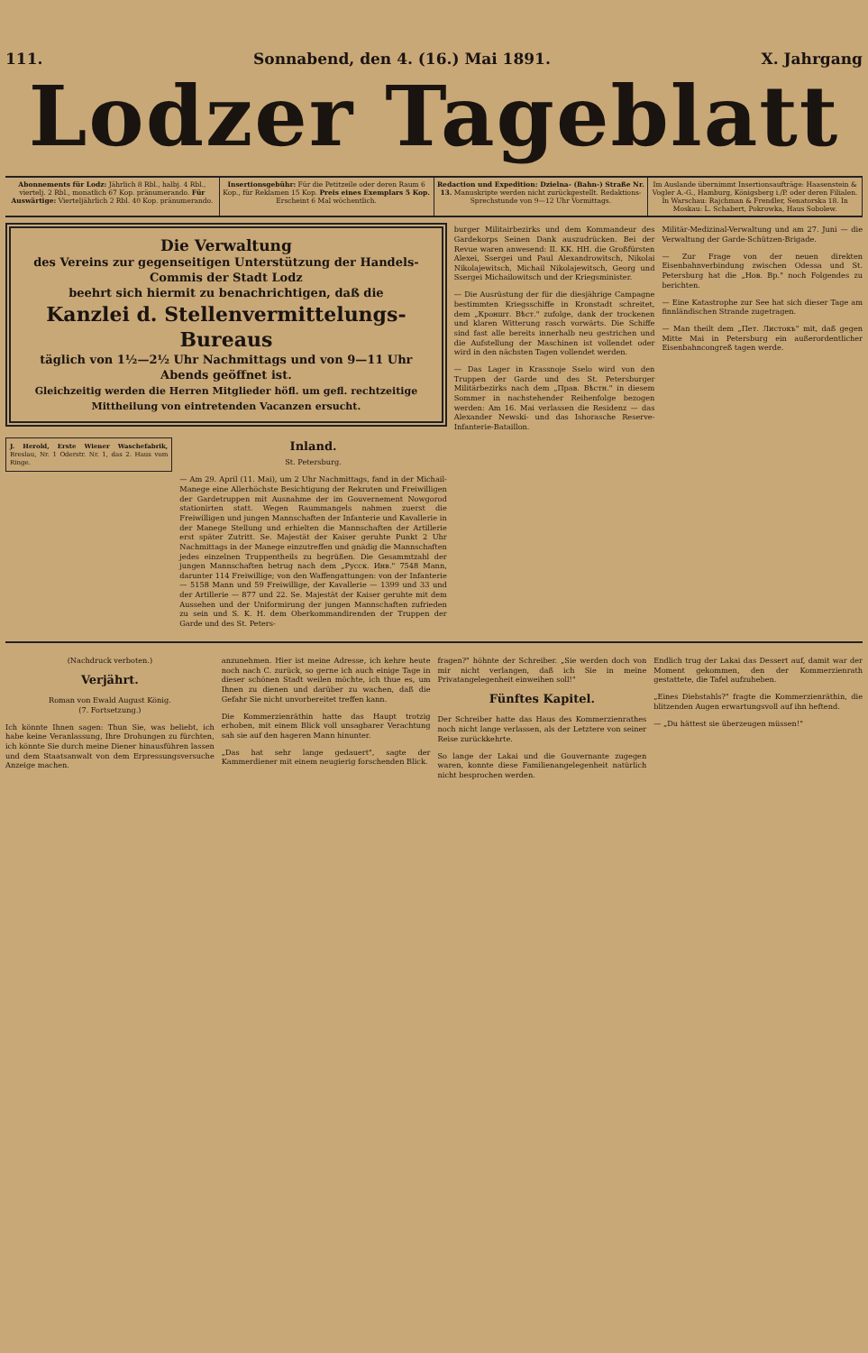111. Sonnabend, den 4. (16.) Mai 1891. X. Jahrgang
Lodzer Tageblatt
Abonnements für Lodz: Jährlich 8 Rbl., halbj. 4 Rbl., viertelj. 2 Rbl., monatlich 67 Kop. pränumerando. Für Auswärtige: Vierteljährlich 2 Rbl. 40 Kop. pränumerando.
Insertionsgebühr: Für die Petitzeile oder deren Raum 6 Kop., für Reklamen 15 Kop. Preis eines Exemplars 5 Kop. Erscheint 6 Mal wöchentlich.
Redaction und Expedition: Dzielna- (Bahn-) Straße Nr. 13. Manuskripte werden nicht zurückgestellt. Redaktions-Sprechstunde von 9—12 Uhr Vormittags.
Im Auslande übernimmt Insertionsaufträge: Haasenstein & Vogler A.-G., Hamburg, Königsberg i./P. oder deren Filialen. In Warschau: Rajchman & Frendler, Senatorska 18. In Moskau: L. Schabert, Pokrowka, Haus Sobolew.
Die Verwaltung
des Vereins zur gegenseitigen Unterstützung der Handels-Commis der Stadt Lodz
beehrt sich hiermit zu benachrichtigen, daß die
Kanzlei d. Stellenvermittelungs-Bureaus
täglich von 1½—2½ Uhr Nachmittags und von 9—11 Uhr Abends geöffnet ist.
Gleichzeitig werden die Herren Mitglieder höfl. um gefl. rechtzeitige Mittheilung von eintretenden Vacanzen ersucht.
J. Herold, Erste Wiener Waschefabrik, Breslau, Nr. 1 Oderstr. Nr. 1, das 2. Haus vom Ringe.
Inland.
St. Petersburg.
— Am 29. April (11. Mai), um 2 Uhr Nachmittags, fand in der Michail-Manege eine Allerhöchste Besichtigung der Rekruten und Freiwilligen der Gardetruppen mit Ausnahme der im Gouvernement Nowgorod stationirten statt. Wegen Raummangels nahmen zuerst die Freiwilligen und jungen Mannschaften der Infanterie und Kavallerie in der Manege Stellung und erhielten die Mannschaften der Artillerie erst später Zutritt. Se. Majestät der Kaiser geruhte Punkt 2 Uhr Nachmittags in der Manege einzutreffen und gnädig die Mannschaften jedes einzelnen Truppentheils zu begrüßen. Die Gesammtzahl der jungen Mannschaften betrug nach dem „Русск. Инв." 7548 Mann, darunter 114 Freiwillige; von den Waffengattungen: von der Infanterie — 5158 Mann und 59 Freiwillige, der Kavallerie — 1399 und 33 und der Artillerie — 877 und 22. Se. Majestät der Kaiser geruhte mit dem Aussehen und der Uniformirung der jungen Mannschaften zufrieden zu sein und S. K. H. dem Oberkommandirenden der Truppen der Garde und des St. Peters-
burger Militairbezirks und dem Kommandeur des Gardekorps Seinen Dank auszudrücken. Bei der Revue waren anwesend: II. KK. HH. die Großfürsten Alexei, Ssergei und Paul Alexandrowitsch, Nikolai Nikolajewitsch, Michail Nikolajewitsch, Georg und Ssergei Michailowitsch und der Kriegsminister.
— Die Ausrüstung der für die diesjährige Campagne bestimmten Kriegsschiffe in Kronstadt schreitet, dem „Кроншт. Вѣст." zufolge, dank der trockenen und klaren Witterung rasch vorwärts. Die Schiffe sind fast alle bereits innerhalb neu gestrichen und die Aufstellung der Maschinen ist vollendet oder wird in den nächsten Tagen vollendet werden.
— Das Lager in Krassnoje Sselo wird von den Truppen der Garde und des St. Petersburger Militärbezirks nach dem „Прав. Вѣстн." in diesem Sommer in nachstehender Reihenfolge bezogen werden: Am 16. Mai verlassen die Residenz — das Alexander Newski- und das Ishorasche Reserve-Infanterie-Bataillon.
Militär-Medizinal-Verwaltung und am 27. Juni — die Verwaltung der Garde-Schützen-Brigade.
— Zur Frage von der neuen direkten Eisenbahnverbindung zwischen Odessa und St. Petersburg hat die „Нов. Вр." noch Folgendes zu berichten.
— Eine Katastrophe zur See hat sich dieser Tage am finnländischen Strande zugetragen.
— Man theilt dem „Пет. Листокъ" mit, daß gegen Mitte Mai in Petersburg ein außerordentlicher Eisenbahncongreß tagen werde.
(Nachdruck verboten.)
Verjährt.
Roman von Ewald August König.
(7. Fortsetzung.)
Ich könnte Ihnen sagen: Thun Sie, was beliebt, ich habe keine Veranlassung, Ihre Drohungen zu fürchten, ich könnte Sie durch meine Diener hinausführen lassen und dem Staatsanwalt von dem Erpressungsversuche Anzeige machen.
anzunehmen. Hier ist meine Adresse, ich kehre heute noch nach C. zurück, so gerne ich auch einige Tage in dieser schönen Stadt weilen möchte, ich thue es, um Ihnen zu dienen und darüber zu wachen, daß die Gefahr Sie nicht unvorbereitet treffen kann.
Die Kommerzienräthin hatte das Haupt trotzig erhoben, mit einem Blick voll unsagbarer Verachtung sah sie auf den hageren Mann hinunter.
„Das hat sehr lange gedauert", sagte der Kammerdiener mit einem neugierig forschenden Blick.
fragen?" höhnte der Schreiber. „Sie werden doch von mir nicht verlangen, daß ich Sie in meine Privatangelegenheit einweihen soll!"
Fünftes Kapitel.
Der Schreiber hatte das Haus des Kommerzienrathes noch nicht lange verlassen, als der Letztere von seiner Reise zurückkehrte.
So lange der Lakai und die Gouvernante zugegen waren, konnte diese Familienangelegenheit natürlich nicht besprochen werden.
Endlich trug der Lakai das Dessert auf, damit war der Moment gekommen, den der Kommerzienrath gestattete, die Tafel aufzuheben.
„Eines Diebstahls?" fragte die Kommerzienräthin, die blitzenden Augen erwartungsvoll auf ihn heftend.
— „Du hättest sie überzeugen müssen!"